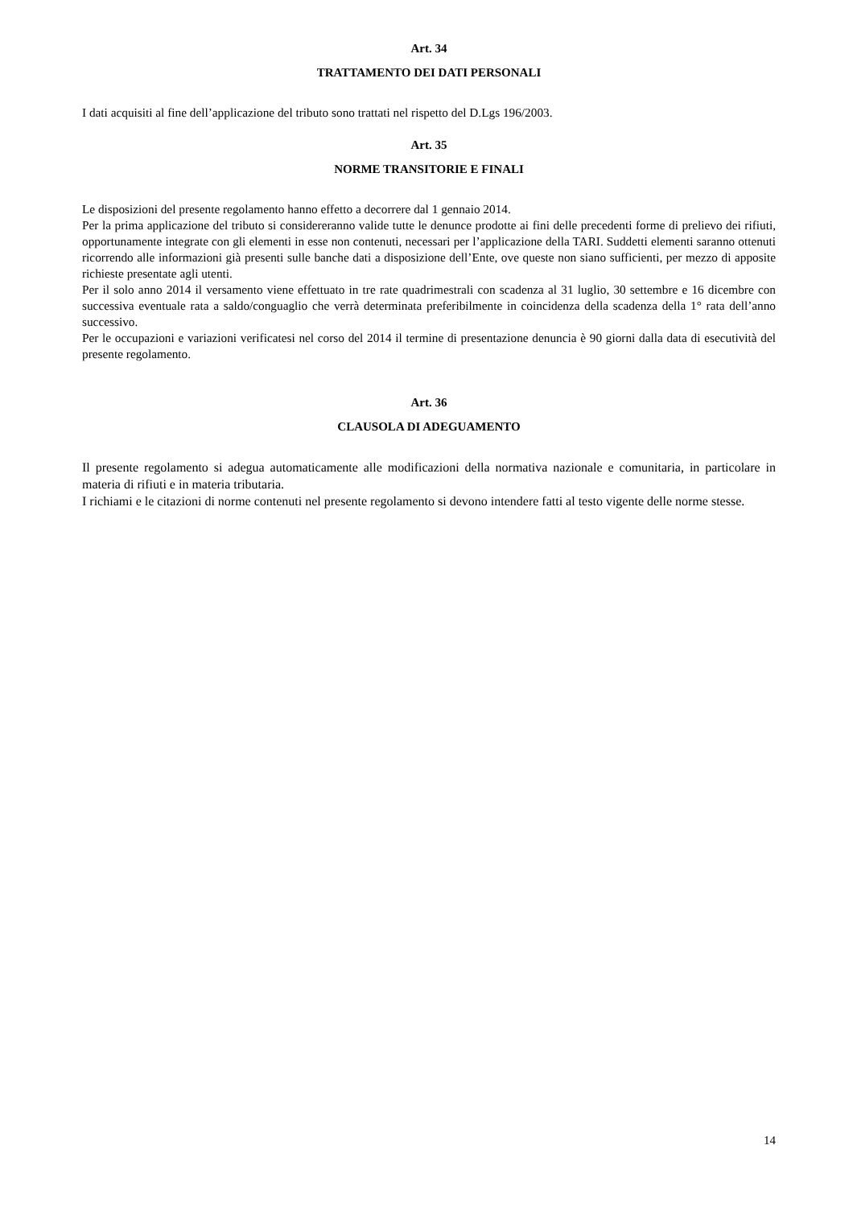Art. 34
TRATTAMENTO DEI DATI PERSONALI
I dati acquisiti al fine dell’applicazione del tributo sono trattati nel rispetto del D.Lgs 196/2003.
Art. 35
NORME TRANSITORIE E FINALI
Le disposizioni del presente regolamento hanno effetto a decorrere dal 1 gennaio 2014.
Per la prima applicazione del tributo si considereranno valide tutte le denunce prodotte ai fini delle precedenti forme di prelievo dei rifiuti, opportunamente integrate con gli elementi in esse non contenuti, necessari per l’applicazione della TARI. Suddetti elementi saranno ottenuti ricorrendo alle informazioni già presenti sulle banche dati a disposizione dell’Ente, ove queste non siano sufficienti, per mezzo di apposite richieste presentate agli utenti.
Per il solo anno 2014 il versamento viene effettuato in tre rate quadrimestrali con scadenza al 31 luglio, 30 settembre e 16 dicembre con successiva eventuale rata a saldo/conguaglio che verrà determinata preferibilmente in coincidenza della scadenza della 1° rata dell’anno successivo.
Per le occupazioni e variazioni verificatesi nel corso del 2014 il termine di presentazione denuncia è 90 giorni dalla data di esecutività del presente regolamento.
Art. 36
CLAUSOLA DI ADEGUAMENTO
Il presente regolamento si adegua automaticamente alle modificazioni della normativa nazionale e comunitaria, in particolare in materia di rifiuti e in materia tributaria.
I richiami e le citazioni di norme contenuti nel presente regolamento si devono intendere fatti al testo vigente delle norme stesse.
14